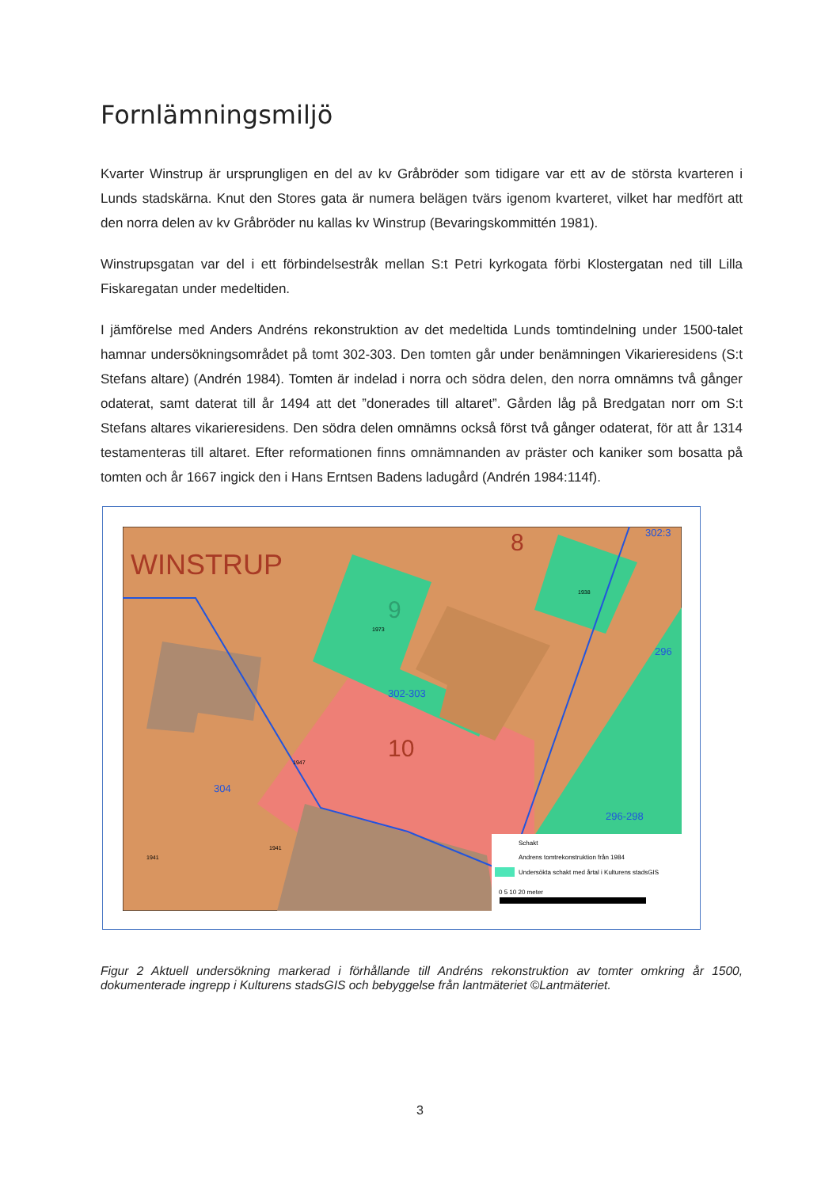Fornlämningsmiljö
Kvarter Winstrup är ursprungligen en del av kv Gråbröder som tidigare var ett av de största kvarteren i Lunds stadskärna. Knut den Stores gata är numera belägen tvärs igenom kvarteret, vilket har medfört att den norra delen av kv Gråbröder nu kallas kv Winstrup (Bevaringskommittén 1981).
Winstrupsgatan var del i ett förbindelsestråk mellan S:t Petri kyrkogata förbi Klostergatan ned till Lilla Fiskaregatan under medeltiden.
I jämförelse med Anders Andréns rekonstruktion av det medeltida Lunds tomtindelning under 1500-talet hamnar undersökningsområdet på tomt 302-303. Den tomten går under benämningen Vikarieresidens (S:t Stefans altare) (Andrén 1984). Tomten är indelad i norra och södra delen, den norra omnämns två gånger odaterat, samt daterat till år 1494 att det ”donerades till altaret”. Gården låg på Bredgatan norr om S:t Stefans altares vikarieresidens. Den södra delen omnämns också först två gånger odaterat, för att år 1314 testamenteras till altaret. Efter reformationen finns omnämnanden av präster och kaniker som bosatta på tomten och år 1667 ingick den i Hans Erntsen Badens ladugård (Andrén 1984:114f).
WINSTRUP
8
9
10
302-303
304
296-298
296
302:3
1973
1938
1941
1941
1947
Schakt
Andrens tomtrekonstruktion från 1984
Undersökta schakt med årtal i Kulturens stadsGIS
0 5 10 20 meter
Figur 2 Aktuell undersökning markerad i förhållande till Andréns rekonstruktion av tomter omkring år 1500, dokumenterade ingrepp i Kulturens stadsGIS och bebyggelse från lantmäteriet ©Lantmäteriet.
3